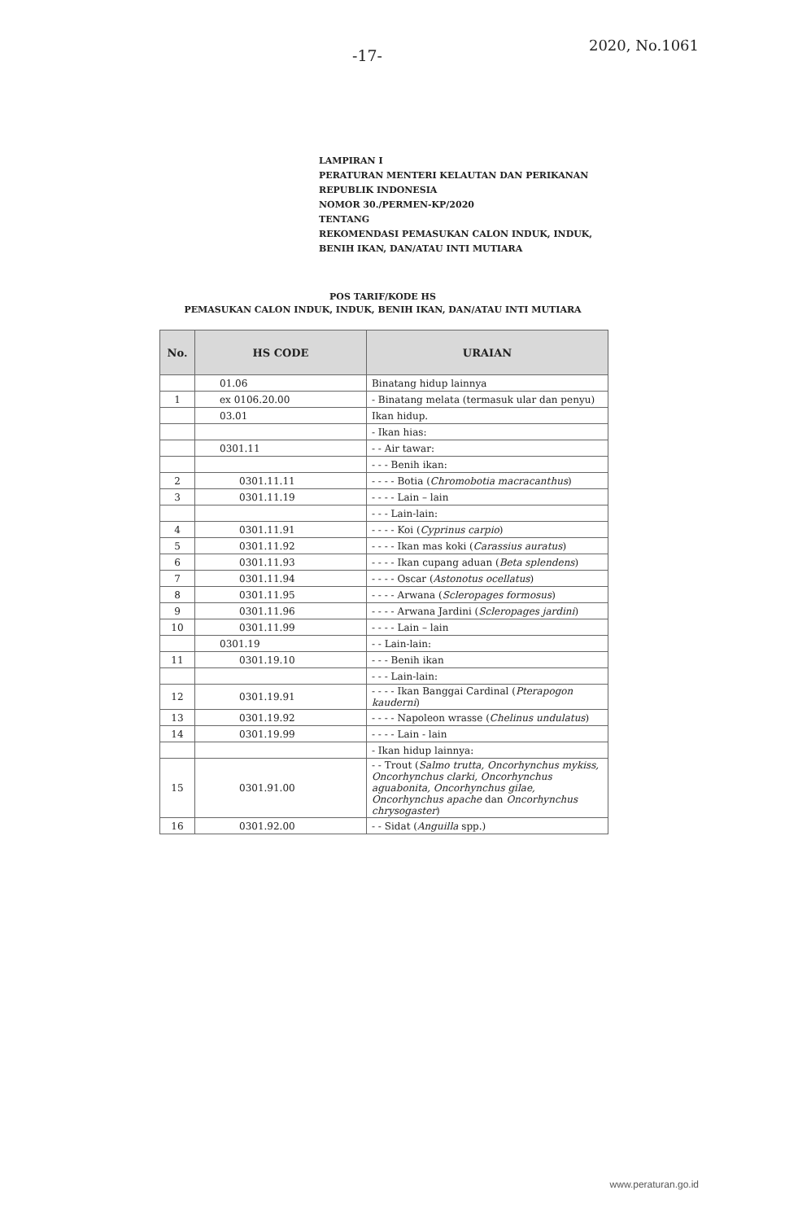-17-
2020, No.1061
LAMPIRAN I
PERATURAN MENTERI KELAUTAN DAN PERIKANAN
REPUBLIK INDONESIA
NOMOR 30./PERMEN-KP/2020
TENTANG
REKOMENDASI PEMASUKAN CALON INDUK, INDUK,
BENIH IKAN, DAN/ATAU INTI MUTIARA
POS TARIF/KODE HS
PEMASUKAN CALON INDUK, INDUK, BENIH IKAN, DAN/ATAU INTI MUTIARA
| No. | HS CODE | URAIAN |
| --- | --- | --- |
| | 01.06 | Binatang hidup lainnya |
| 1 | ex 0106.20.00 | - Binatang melata (termasuk ular dan penyu) |
| | 03.01 | Ikan hidup. |
| | | - Ikan hias: |
| | 0301.11 | - - Air tawar: |
| | | - - - Benih ikan: |
| 2 | 0301.11.11 | - - - - Botia ( Chromobotia macracanthus ) |
| 3 | 0301.11.19 | - - - - Lain – lain |
| | | - - - Lain-lain: |
| 4 | 0301.11.91 | - - - - Koi ( Cyprinus carpio ) |
| 5 | 0301.11.92 | - - - - Ikan mas koki ( Carassius auratus ) |
| 6 | 0301.11.93 | - - - - Ikan cupang aduan ( Beta splendens ) |
| 7 | 0301.11.94 | - - - - Oscar ( Astonotus ocellatus ) |
| 8 | 0301.11.95 | - - - - Arwana ( Scleropages formosus ) |
| 9 | 0301.11.96 | - - - - Arwana Jardini ( Scleropages jardini ) |
| 10 | 0301.11.99 | - - - - Lain – lain |
| | 0301.19 | - - Lain-lain: |
| 11 | 0301.19.10 | - - - Benih ikan |
| | | - - - Lain-lain: |
| 12 | 0301.19.91 | - - - - Ikan Banggai Cardinal ( Pterapogon kauderni ) |
| 13 | 0301.19.92 | - - - - Napoleon wrasse ( Chelinus undulatus ) |
| 14 | 0301.19.99 | - - - - Lain - lain |
| | | - Ikan hidup lainnya: |
| 15 | 0301.91.00 | - - Trout ( Salmo trutta, Oncorhynchus mykiss, Oncorhynchus clarki, Oncorhynchus aguabonita, Oncorhynchus gilae, Oncorhynchus apache dan Oncorhynchus chrysogaster ) |
| 16 | 0301.92.00 | - - Sidat ( Anguilla spp.) |
www.peraturan.go.id